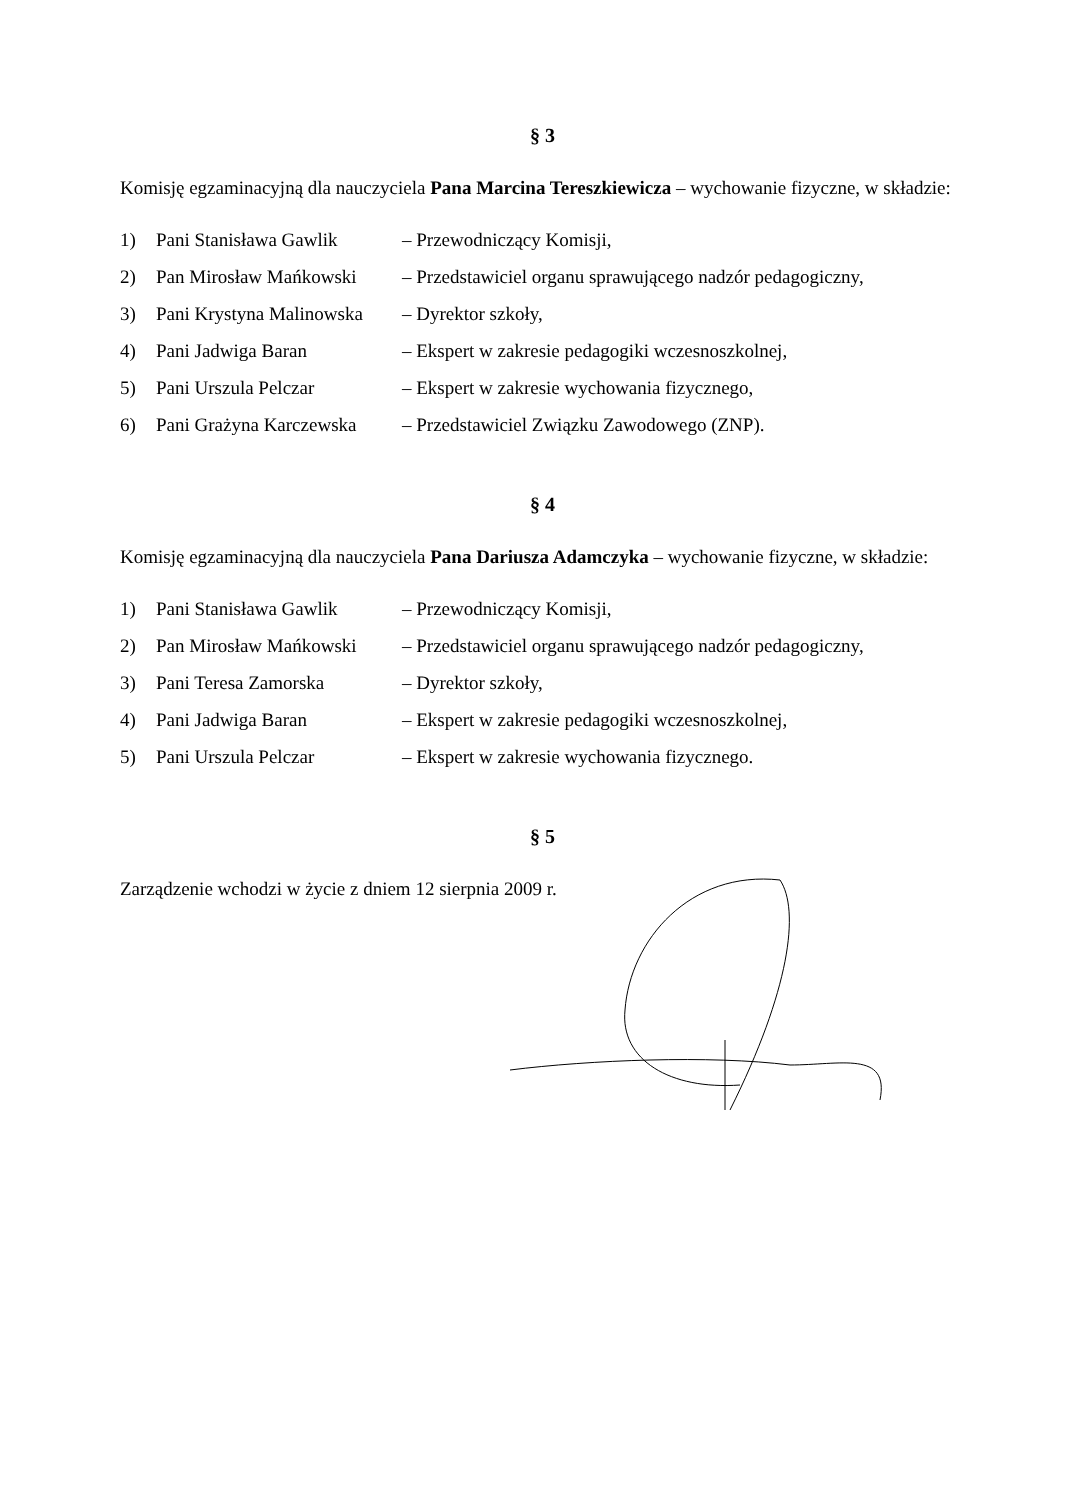§ 3
Komisję egzaminacyjną dla nauczyciela Pana Marcina Tereszkiewicza – wychowanie fizyczne, w składzie:
| 1) | Pani Stanisława Gawlik | – Przewodniczący Komisji, |
| 2) | Pan Mirosław Mańkowski | – Przedstawiciel organu sprawującego nadzór pedagogiczny, |
| 3) | Pani Krystyna Malinowska | – Dyrektor szkoły, |
| 4) | Pani Jadwiga Baran | – Ekspert w zakresie pedagogiki wczesnoszkolnej, |
| 5) | Pani Urszula Pelczar | – Ekspert w zakresie wychowania fizycznego, |
| 6) | Pani Grażyna Karczewska | – Przedstawiciel Związku Zawodowego (ZNP). |
§ 4
Komisję egzaminacyjną dla nauczyciela Pana Dariusza Adamczyka – wychowanie fizyczne, w składzie:
| 1) | Pani Stanisława Gawlik | – Przewodniczący Komisji, |
| 2) | Pan Mirosław Mańkowski | – Przedstawiciel organu sprawującego nadzór pedagogiczny, |
| 3) | Pani Teresa Zamorska | – Dyrektor szkoły, |
| 4) | Pani Jadwiga Baran | – Ekspert w zakresie pedagogiki wczesnoszkolnej, |
| 5) | Pani Urszula Pelczar | – Ekspert w zakresie wychowania fizycznego. |
§ 5
Zarządzenie wchodzi w życie z dniem 12 sierpnia 2009 r.